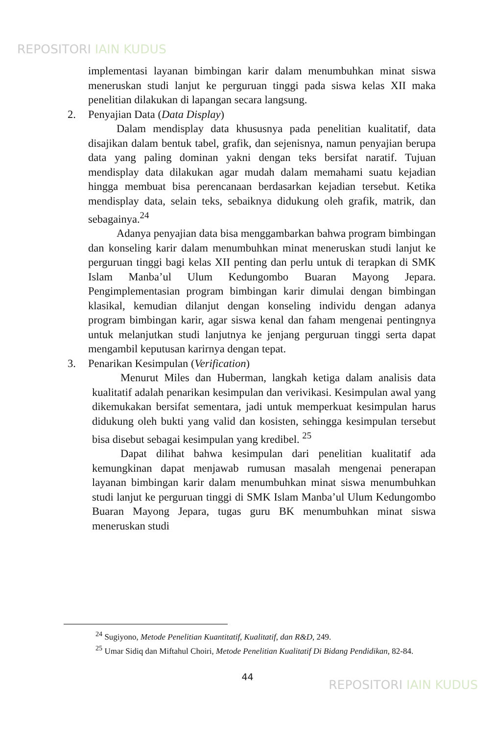REPOSITORI IAIN KUDUS
implementasi layanan bimbingan karir dalam menumbuhkan minat siswa meneruskan studi lanjut ke perguruan tinggi pada siswa kelas XII maka penelitian dilakukan di lapangan secara langsung.
2. Penyajian Data (Data Display)
Dalam mendisplay data khususnya pada penelitian kualitatif, data disajikan dalam bentuk tabel, grafik, dan sejenisnya, namun penyajian berupa data yang paling dominan yakni dengan teks bersifat naratif. Tujuan mendisplay data dilakukan agar mudah dalam memahami suatu kejadian hingga membuat bisa perencanaan berdasarkan kejadian tersebut. Ketika mendisplay data, selain teks, sebaiknya didukung oleh grafik, matrik, dan sebagainya.<sup>24</sup>
Adanya penyajian data bisa menggambarkan bahwa program bimbingan dan konseling karir dalam menumbuhkan minat meneruskan studi lanjut ke perguruan tinggi bagi kelas XII penting dan perlu untuk di terapkan di SMK Islam Manba’ul Ulum Kedungombo Buaran Mayong Jepara. Pengimplementasian program bimbingan karir dimulai dengan bimbingan klasikal, kemudian dilanjut dengan konseling individu dengan adanya program bimbingan karir, agar siswa kenal dan faham mengenai pentingnya untuk melanjutkan studi lanjutnya ke jenjang perguruan tinggi serta dapat mengambil keputusan karirnya dengan tepat.
3. Penarikan Kesimpulan (Verification)
Menurut Miles dan Huberman, langkah ketiga dalam analisis data kualitatif adalah penarikan kesimpulan dan verivikasi. Kesimpulan awal yang dikemukakan bersifat sementara, jadi untuk memperkuat kesimpulan harus didukung oleh bukti yang valid dan kosisten, sehingga kesimpulan tersebut bisa disebut sebagai kesimpulan yang kredibel. <sup>25</sup>
Dapat dilihat bahwa kesimpulan dari penelitian kualitatif ada kemungkinan dapat menjawab rumusan masalah mengenai penerapan layanan bimbingan karir dalam menumbuhkan minat siswa menumbuhkan studi lanjut ke perguruan tinggi di SMK Islam Manba’ul Ulum Kedungombo Buaran Mayong Jepara, tugas guru BK menumbuhkan minat siswa meneruskan studi
<sup>24</sup> Sugiyono, Metode Penelitian Kuantitatif, Kualitatif, dan R&D, 249.
<sup>25</sup> Umar Sidiq dan Miftahul Choiri, Metode Penelitian Kualitatif Di Bidang Pendidikan, 82-84.
44
REPOSITORI IAIN KUDUS